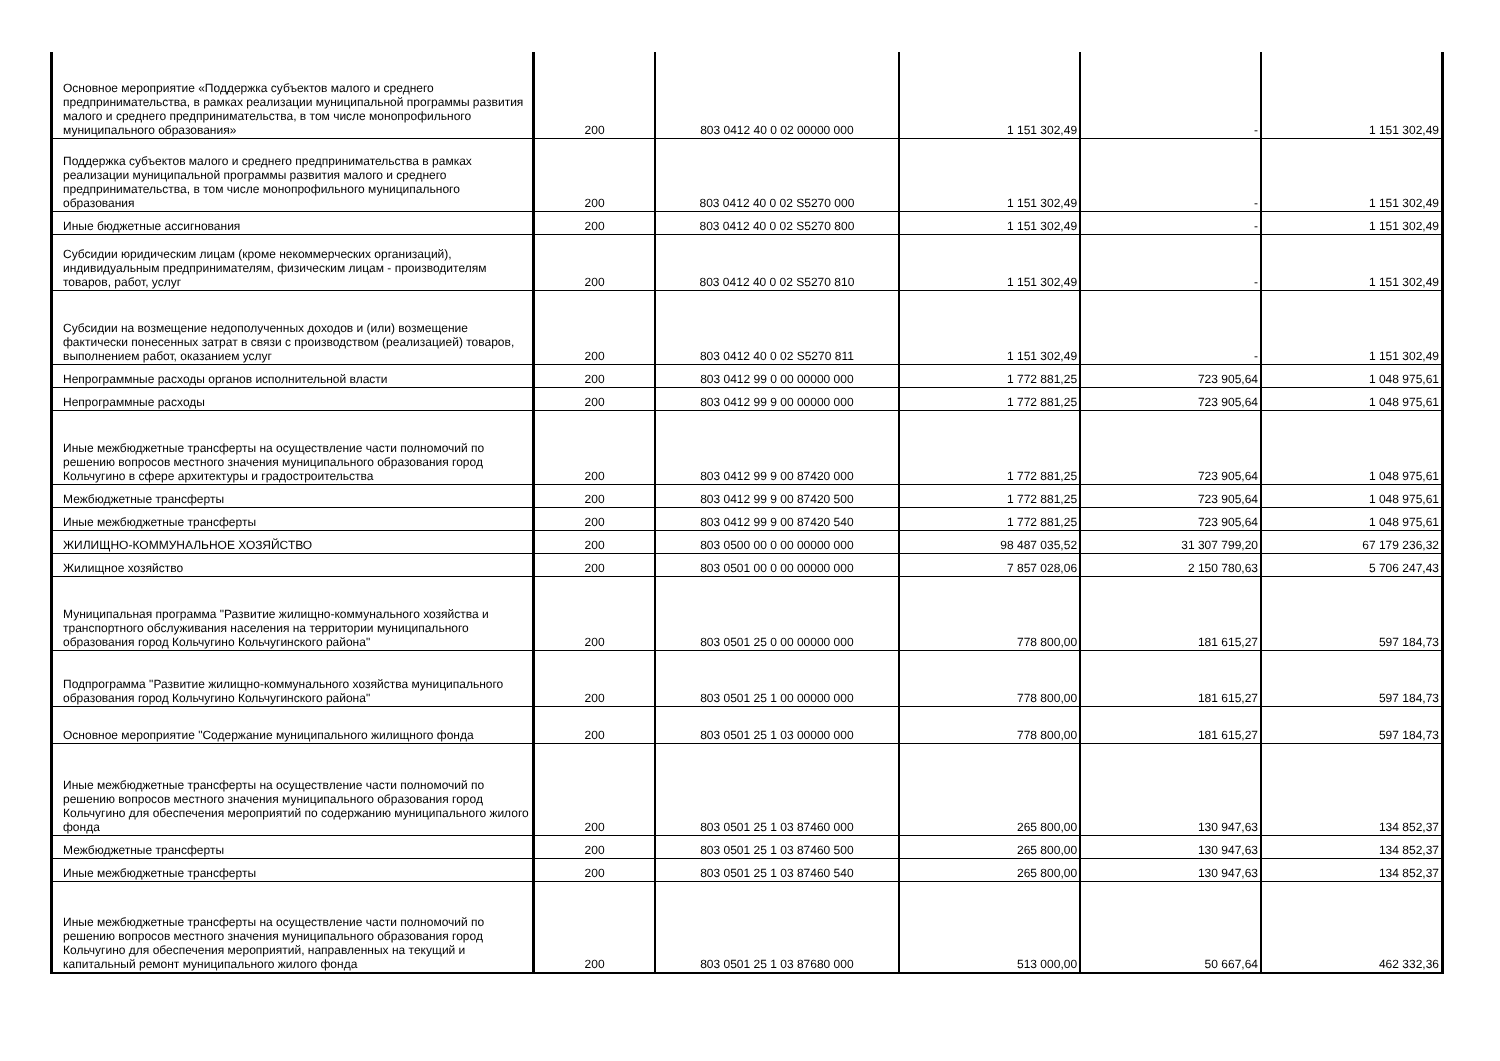| Основное мероприятие «Поддержка субъектов малого и среднего предпринимательства, в рамках реализации муниципальной программы развития малого и среднего предпринимательства, в том числе монопрофильного муниципального образования» | 200 | 803 0412 40 0 02 00000 000 | 1 151 302,49 | - | 1 151 302,49 |
| Поддержка субъектов малого и среднего предпринимательства в рамках реализации муниципальной программы развития малого и среднего предпринимательства, в том числе монопрофильного муниципального образования | 200 | 803 0412 40 0 02 S5270 000 | 1 151 302,49 | - | 1 151 302,49 |
| Иные бюджетные ассигнования | 200 | 803 0412 40 0 02 S5270 800 | 1 151 302,49 | - | 1 151 302,49 |
| Субсидии юридическим лицам (кроме некоммерческих организаций), индивидуальным предпринимателям, физическим лицам - производителям товаров, работ, услуг | 200 | 803 0412 40 0 02 S5270 810 | 1 151 302,49 | - | 1 151 302,49 |
| Субсидии на возмещение недополученных доходов и (или) возмещение фактически понесенных затрат в связи с производством (реализацией) товаров, выполнением работ, оказанием услуг | 200 | 803 0412 40 0 02 S5270 811 | 1 151 302,49 | - | 1 151 302,49 |
| Непрограммные расходы органов исполнительной власти | 200 | 803 0412 99 0 00 00000 000 | 1 772 881,25 | 723 905,64 | 1 048 975,61 |
| Непрограммные расходы | 200 | 803 0412 99 9 00 00000 000 | 1 772 881,25 | 723 905,64 | 1 048 975,61 |
| Иные межбюджетные трансферты на осуществление части полномочий по решению вопросов местного значения муниципального образования город Кольчугино в сфере архитектуры и градостроительства | 200 | 803 0412 99 9 00 87420 000 | 1 772 881,25 | 723 905,64 | 1 048 975,61 |
| Межбюджетные трансферты | 200 | 803 0412 99 9 00 87420 500 | 1 772 881,25 | 723 905,64 | 1 048 975,61 |
| Иные межбюджетные трансферты | 200 | 803 0412 99 9 00 87420 540 | 1 772 881,25 | 723 905,64 | 1 048 975,61 |
| ЖИЛИЩНО-КОММУНАЛЬНОЕ ХОЗЯЙСТВО | 200 | 803 0500 00 0 00 00000 000 | 98 487 035,52 | 31 307 799,20 | 67 179 236,32 |
| Жилищное хозяйство | 200 | 803 0501 00 0 00 00000 000 | 7 857 028,06 | 2 150 780,63 | 5 706 247,43 |
| Муниципальная программа "Развитие жилищно-коммунального хозяйства и транспортного обслуживания населения на территории муниципального образования город Кольчугино Кольчугинского района" | 200 | 803 0501 25 0 00 00000 000 | 778 800,00 | 181 615,27 | 597 184,73 |
| Подпрограмма "Развитие жилищно-коммунального хозяйства муниципального образования город Кольчугино Кольчугинского района" | 200 | 803 0501 25 1 00 00000 000 | 778 800,00 | 181 615,27 | 597 184,73 |
| Основное мероприятие "Содержание муниципального жилищного фонда | 200 | 803 0501 25 1 03 00000 000 | 778 800,00 | 181 615,27 | 597 184,73 |
| Иные межбюджетные трансферты на осуществление части полномочий по решению вопросов местного значения муниципального образования город Кольчугино для обеспечения мероприятий по содержанию муниципального жилого фонда | 200 | 803 0501 25 1 03 87460 000 | 265 800,00 | 130 947,63 | 134 852,37 |
| Межбюджетные трансферты | 200 | 803 0501 25 1 03 87460 500 | 265 800,00 | 130 947,63 | 134 852,37 |
| Иные межбюджетные трансферты | 200 | 803 0501 25 1 03 87460 540 | 265 800,00 | 130 947,63 | 134 852,37 |
| Иные межбюджетные трансферты на осуществление части полномочий по решению вопросов местного значения муниципального образования город Кольчугино для обеспечения мероприятий, направленных на текущий и капитальный ремонт муниципального жилого фонда | 200 | 803 0501 25 1 03 87680 000 | 513 000,00 | 50 667,64 | 462 332,36 |